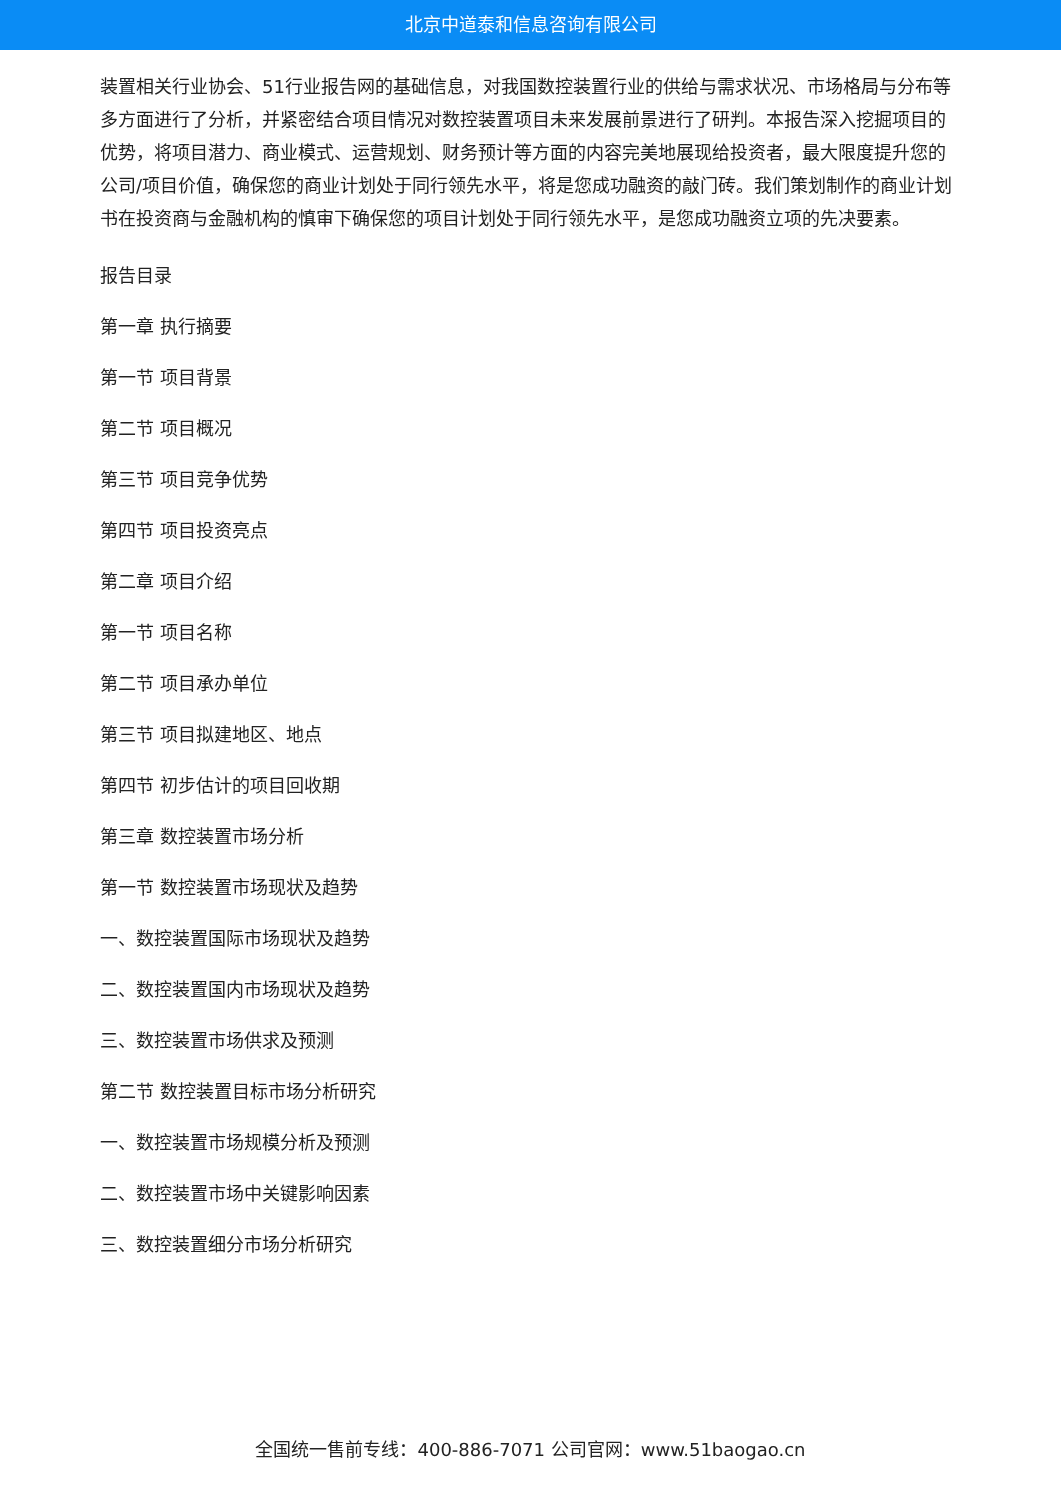北京中道泰和信息咨询有限公司
装置相关行业协会、51行业报告网的基础信息，对我国数控装置行业的供给与需求状况、市场格局与分布等多方面进行了分析，并紧密结合项目情况对数控装置项目未来发展前景进行了研判。本报告深入挖掘项目的优势，将项目潜力、商业模式、运营规划、财务预计等方面的内容完美地展现给投资者，最大限度提升您的公司/项目价值，确保您的商业计划处于同行领先水平，将是您成功融资的敲门砖。我们策划制作的商业计划书在投资商与金融机构的慎审下确保您的项目计划处于同行领先水平，是您成功融资立项的先决要素。
报告目录
第一章 执行摘要
第一节 项目背景
第二节 项目概况
第三节 项目竞争优势
第四节 项目投资亮点
第二章 项目介绍
第一节 项目名称
第二节 项目承办单位
第三节 项目拟建地区、地点
第四节 初步估计的项目回收期
第三章 数控装置市场分析
第一节 数控装置市场现状及趋势
一、数控装置国际市场现状及趋势
二、数控装置国内市场现状及趋势
三、数控装置市场供求及预测
第二节 数控装置目标市场分析研究
一、数控装置市场规模分析及预测
二、数控装置市场中关键影响因素
三、数控装置细分市场分析研究
全国统一售前专线：400-886-7071 公司官网：www.51baogao.cn